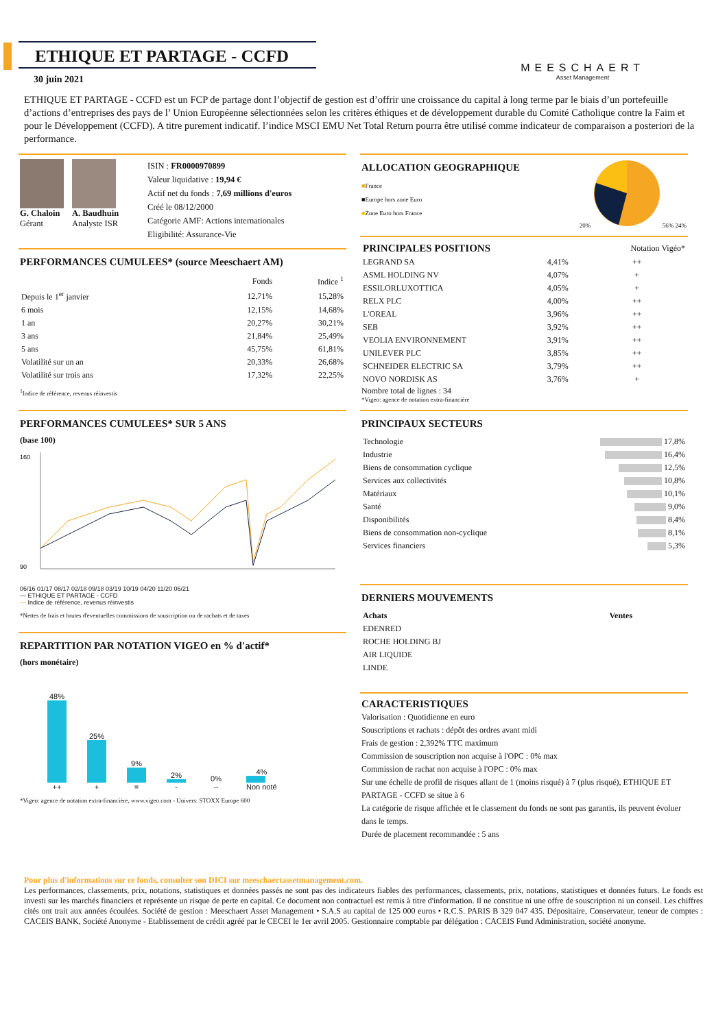ETHIQUE ET PARTAGE - CCFD
MEESCHAERT
Asset Management
30 juin 2021
ETHIQUE ET PARTAGE - CCFD est un FCP de partage dont l’objectif de gestion est d’offrir une croissance du capital à long terme par le biais d’un portefeuille d’actions d’entreprises des pays de l’ Union Européenne sélectionnées selon les critères éthiques et de développement durable du Comité Catholique contre la Faim et pour le Développement (CCFD). A titre purement indicatif. l’indice MSCI EMU Net Total Return pourra être utilisé comme indicateur de comparaison a posteriori de la performance.
G. Chaloin
Gérant
A. Baudhuin
Analyste ISR
ISIN : FR0000970899
Valeur liquidative : 19,94 €
Actif net du fonds : 7,69 millions d'euros
Créé le 08/12/2000
Catégorie AMF: Actions internationales
Eligibilité: Assurance-Vie
PERFORMANCES CUMULEES* (source Meeschaert AM)
| | Fonds | Indice <sup>1</sup> |
| --- | --- | --- |
| Depuis le 1<sup>er</sup> janvier | 12,71% | 15,28% |
| 6 mois | 12,15% | 14,68% |
| 1 an | 20,27% | 30,21% |
| 3 ans | 21,84% | 25,49% |
| 5 ans | 45,75% | 61,81% |
| Volatilité sur un an | 20,33% | 26,68% |
| Volatilité sur trois ans | 17,32% | 22,25% |
<sup>1</sup> Indice de référence, revenus réinvestis
PERFORMANCES CUMULEES* SUR 5 ANS
(base 100)
160
90
06/16 01/17 08/17 02/18 09/18 03/19 10/19 04/20 11/20 06/21
— ETHIQUE ET PARTAGE - CCFD
— Indice de référence, revenus réinvestis
*Nettes de frais et brutes d'eventuelles commissions de souscription ou de rachats et de taxes
REPARTITION PAR NOTATION VIGEO en % d'actif*
(hors monétaire)
48%
++
25%
+
9%
=
2%
-
0%
--
4%
Non noté
*Vigeo: agence de notation extra-financière, www.vigeo.com - Univers: STOXX Europe 600
ALLOCATION GEOGRAPHIQUE
■France
■Europe hors zone Euro
■Zone Euro hors France
20% 56% 24%
| PRINCIPALES POSITIONS | | Notation Vigéo* |
| --- | --- | --- |
| LEGRAND SA | 4,41% | ++ |
| ASML HOLDING NV | 4,07% | + |
| ESSILORLUXOTTICA | 4,05% | + |
| RELX PLC | 4,00% | ++ |
| L'OREAL | 3,96% | ++ |
| SEB | 3,92% | ++ |
| VEOLIA ENVIRONNEMENT | 3,91% | ++ |
| UNILEVER PLC | 3,85% | ++ |
| SCHNEIDER ELECTRIC SA | 3,79% | ++ |
| NOVO NORDISK AS | 3,76% | + |
Nombre total de lignes : 34
*Vigeo: agence de notation extra-financière
PRINCIPAUX SECTEURS
| Technologie | 17,8% |
| Industrie | 16,4% |
| Biens de consommation cyclique | 12,5% |
| Services aux collectivités | 10,8% |
| Matériaux | 10,1% |
| Santé | 9,0% |
| Disponibilités | 8,4% |
| Biens de consommation non-cyclique | 8,1% |
| Services financiers | 5,3% |
DERNIERS MOUVEMENTS
| Achats | Ventes |
| --- | --- |
| EDENRED | |
| ROCHE HOLDING BJ | |
| AIR LIQUIDE | |
| LINDE | |
CARACTERISTIQUES
Valorisation : Quotidienne en euro
Souscriptions et rachats : dépôt des ordres avant midi
Frais de gestion : 2,392% TTC maximum
Commission de souscription non acquise à l'OPC : 0% max
Commission de rachat non acquise à l'OPC : 0% max
Sur une échelle de profil de risques allant de 1 (moins risqué) à 7 (plus risqué), ETHIQUE ET PARTAGE - CCFD se situe à 6
La catégorie de risque affichée et le classement du fonds ne sont pas garantis, ils peuvent évoluer dans le temps.
Durée de placement recommandée : 5 ans
Pour plus d'informations sur ce fonds, consulter son DICI sur meeschaertassetmanagement.com.
Les performances, classements, prix, notations, statistiques et données passés ne sont pas des indicateurs fiables des performances, classements, prix, notations, statistiques et données futurs. Le fonds est investi sur les marchés financiers et représente un risque de perte en capital. Ce document non contractuel est remis à titre d'information. Il ne constitue ni une offre de souscription ni un conseil. Les chiffres cités ont trait aux années écoulées. Société de gestion : Meeschaert Asset Management • S.A.S au capital de 125 000 euros • R.C.S. PARIS B 329 047 435. Dépositaire, Conservateur, teneur de comptes : CACEIS BANK, Société Anonyme - Etablissement de crédit agréé par le CECEI le 1er avril 2005. Gestionnaire comptable par délégation : CACEIS Fund Administration, société anonyme.